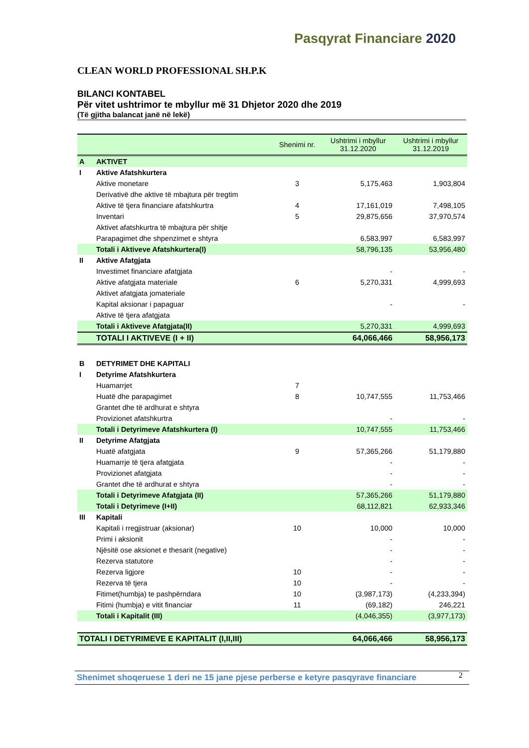Pasqyrat Financiare 2020
CLEAN WORLD PROFESSIONAL SH.P.K
BILANCI KONTABEL
Për vitet ushtrimor te mbyllur më 31 Dhjetor 2020 dhe 2019
(Të gjitha balancat janë në lekë)
| | | Shenimi nr. | Ushtrimi i mbyllur 31.12.2020 | Ushtrimi i mbyllur 31.12.2019 |
| --- | --- | --- | --- | --- |
| A | AKTIVET | | | |
| I | Aktive Afatshkurtera | | | |
| | Aktive monetare | 3 | 5,175,463 | 1,903,804 |
| | Derivativë dhe aktive të mbajtura për tregtim | | | |
| | Aktive të tjera financiare afatshkurtra | 4 | 17,161,019 | 7,498,105 |
| | Inventari | 5 | 29,875,656 | 37,970,574 |
| | Aktivet afatshkurtra të mbajtura për shitje | | | |
| | Parapagimet dhe shpenzimet e shtyra | | 6,583,997 | 6,583,997 |
| | Totali i Aktiveve Afatshkurtera(I) | | 58,796,135 | 53,956,480 |
| II | Aktive Afatgjata | | | |
| | Investimet financiare afatgjata | | - | - |
| | Aktive afatgjata materiale | 6 | 5,270,331 | 4,999,693 |
| | Aktivet afatgjata jomateriale | | | |
| | Kapital aksionar i papaguar | | - | - |
| | Aktive të tjera afatgjata | | | |
| | Totali i Aktiveve Afatgjata(II) | | 5,270,331 | 4,999,693 |
| | TOTALI I AKTIVEVE (I + II) | | 64,066,466 | 58,956,173 |
| B | DETYRIMET DHE KAPITALI | | | |
| I | Detyrime Afatshkurtera | | | |
| | Huamarrjet | 7 | | |
| | Huatë dhe parapagimet | 8 | 10,747,555 | 11,753,466 |
| | Grantet dhe të ardhurat e shtyra | | | |
| | Provizionet afatshkurtra | | - | - |
| | Totali i Detyrimeve Afatshkurtera (I) | | 10,747,555 | 11,753,466 |
| II | Detyrime Afatgjata | | | |
| | Huatë afatgjata | 9 | 57,365,266 | 51,179,880 |
| | Huamarrje të tjera afatgjata | | - | - |
| | Provizionet afatgjata | | - | - |
| | Grantet dhe të ardhurat e shtyra | | - | - |
| | Totali i Detyrimeve Afatgjata (II) | | 57,365,266 | 51,179,880 |
| | Totali i Detyrimeve (I+II) | | 68,112,821 | 62,933,346 |
| III | Kapitali | | | |
| | Kapitali i rregjistruar (aksionar) | 10 | 10,000 | 10,000 |
| | Primi i aksionit | | - | - |
| | Njësitë ose aksionet e thesarit (negative) | | - | - |
| | Rezerva statutore | | - | - |
| | Rezerva ligjore | 10 | - | - |
| | Rezerva të tjera | 10 | - | - |
| | Fitimet(humbja) te pashpërndara | 10 | (3,987,173) | (4,233,394) |
| | Fitimi (humbja) e vitit financiar | 11 | (69,182) | 246,221 |
| | Totali i Kapitalit (III) | | (4,046,355) | (3,977,173) |
| TOTALI I DETYRIMEVE E KAPITALIT (I,II,III) | | | 64,066,466 | 58,956,173 |
Shenimet shoqeruese 1 deri ne 15 jane pjese perberse e ketyre pasqyrave financiare
2